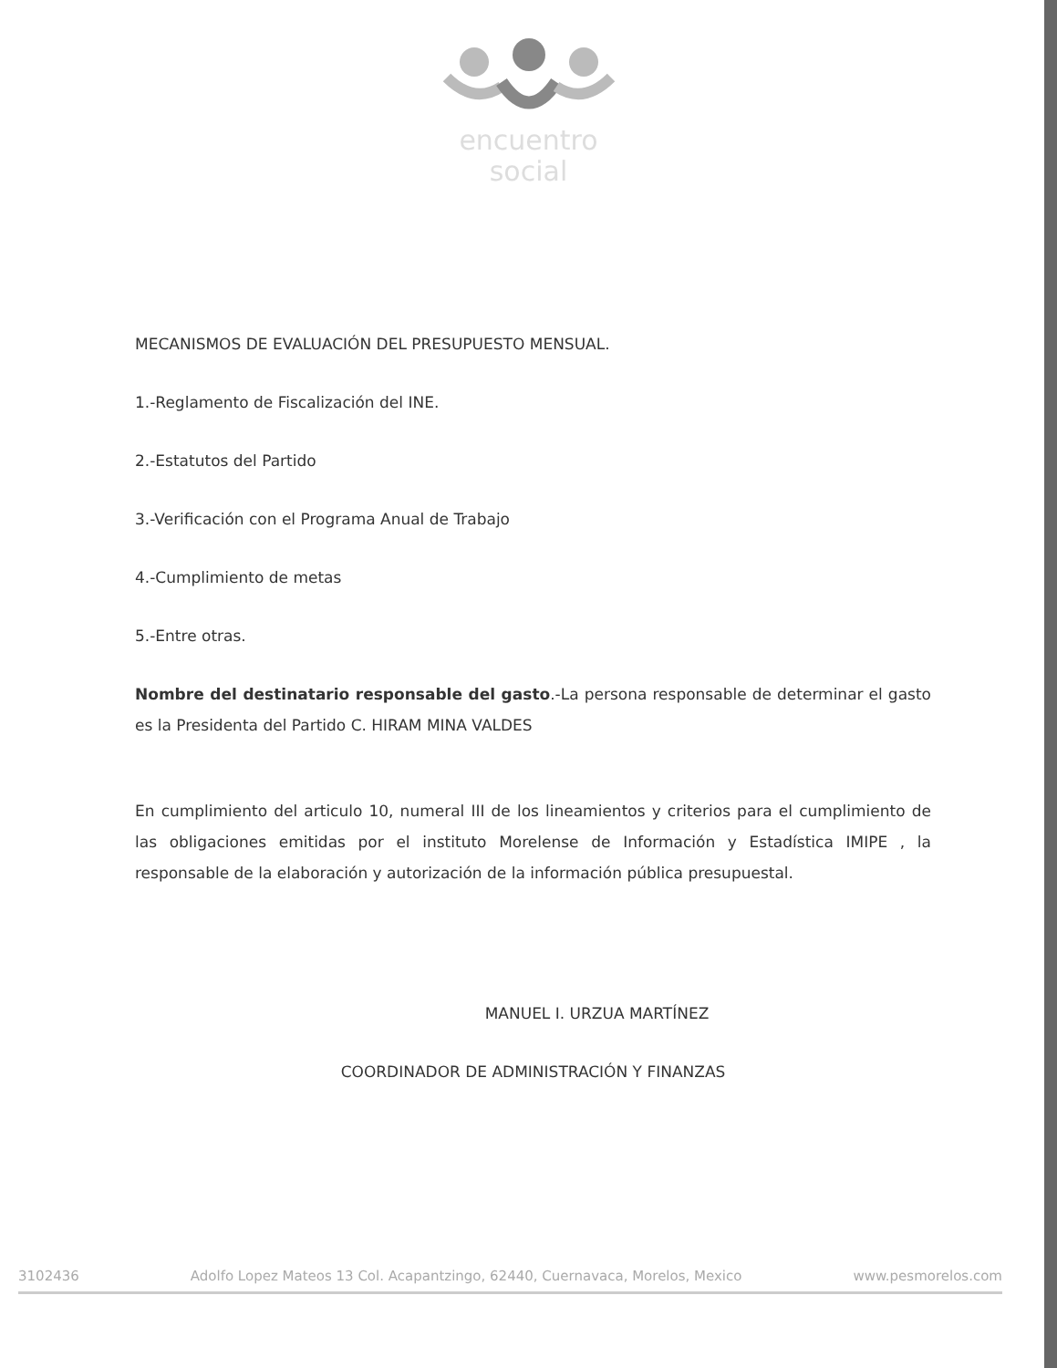encuentro
social
MECANISMOS DE EVALUACIÓN DEL PRESUPUESTO MENSUAL.
1.-Reglamento de Fiscalización del INE.
2.-Estatutos del Partido
3.-Verificación con el Programa Anual de Trabajo
4.-Cumplimiento de metas
5.-Entre otras.
Nombre del destinatario responsable del gasto.-La persona responsable de determinar el gasto es la Presidenta del Partido C. HIRAM MINA VALDES
En cumplimiento del articulo 10, numeral III de los lineamientos y criterios para el cumplimiento de las obligaciones emitidas por el instituto Morelense de Información y Estadística IMIPE , la responsable de la elaboración y autorización de la información pública presupuestal.
MANUEL I. URZUA MARTÍNEZ
COORDINADOR DE ADMINISTRACIÓN Y FINANZAS
3102436 Adolfo Lopez Mateos 13 Col. Acapantzingo, 62440, Cuernavaca, Morelos, Mexico www.pesmorelos.com